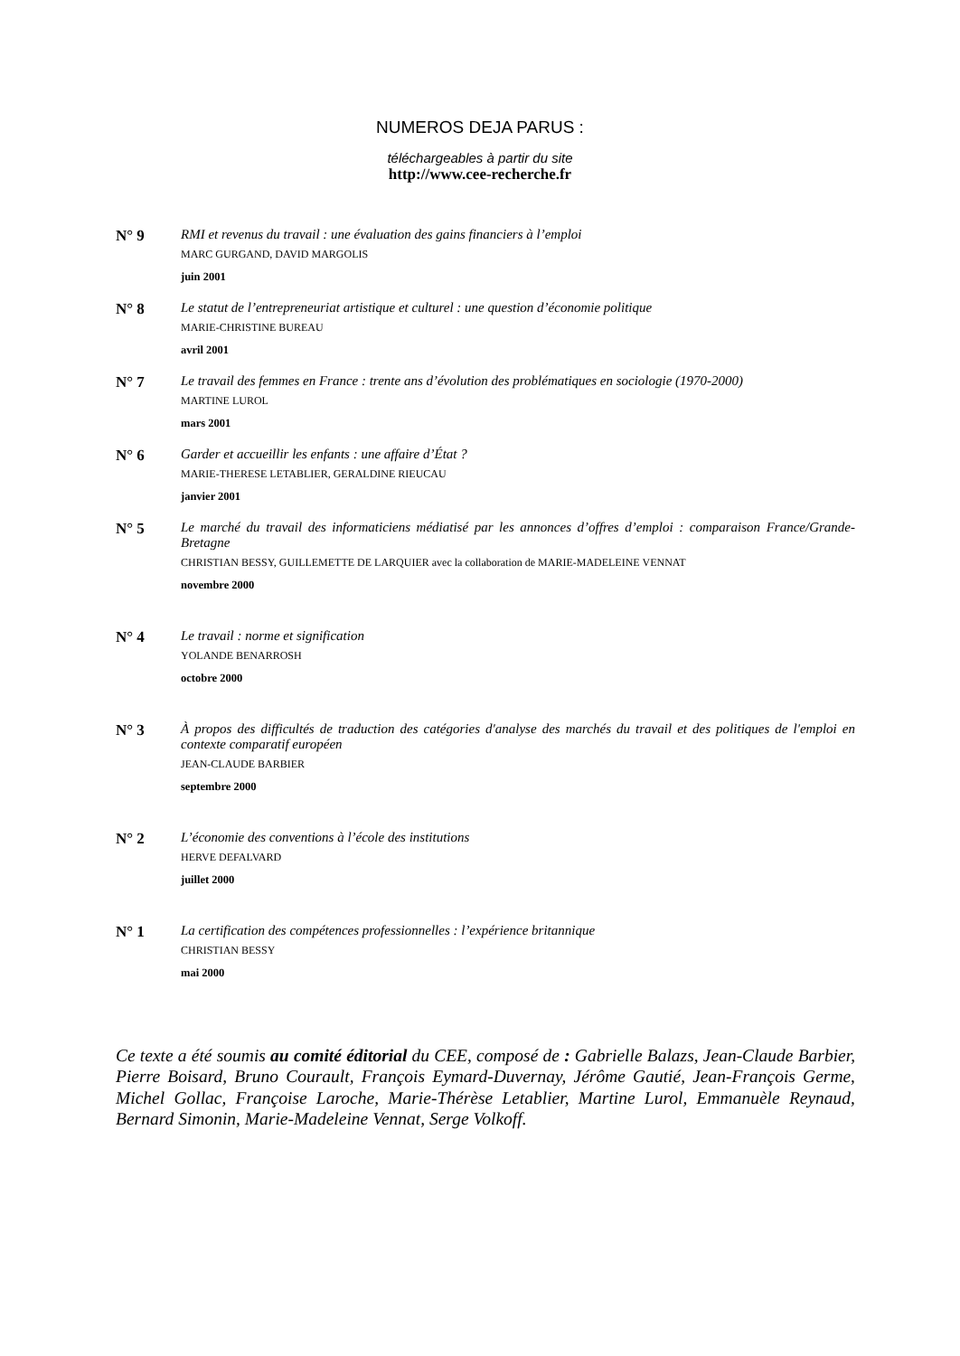NUMEROS DEJA PARUS :
téléchargeables à partir du site
http://www.cee-recherche.fr
N° 9 RMI et revenus du travail : une évaluation des gains financiers à l’emploi
MARC GURGAND, DAVID MARGOLIS
juin 2001
N° 8 Le statut de l’entrepreneuriat artistique et culturel : une question d’économie politique
MARIE-CHRISTINE BUREAU
avril 2001
N° 7 Le travail des femmes en France : trente ans d’évolution des problématiques en sociologie (1970-2000)
MARTINE LUROL
mars 2001
N° 6 Garder et accueillir les enfants : une affaire d’État ?
MARIE-THERESE LETABLIER, GERALDINE RIEUCAU
janvier 2001
N° 5 Le marché du travail des informaticiens médiatisé par les annonces d’offres d’emploi : comparaison France/Grande-Bretagne
CHRISTIAN BESSY, GUILLEMETTE DE LARQUIER avec la collaboration de MARIE-MADELEINE VENNAT
novembre 2000
N° 4 Le travail : norme et signification
YOLANDE BENARROSH
octobre 2000
N° 3 À propos des difficultés de traduction des catégories d'analyse des marchés du travail et des politiques de l'emploi en contexte comparatif européen
JEAN-CLAUDE BARBIER
septembre 2000
N° 2 L’économie des conventions à l’école des institutions
HERVE DEFALVARD
juillet 2000
N° 1 La certification des compétences professionnelles : l’expérience britannique
CHRISTIAN BESSY
mai 2000
Ce texte a été soumis au comité éditorial du CEE, composé de : Gabrielle Balazs, Jean-Claude Barbier, Pierre Boisard, Bruno Courault, François Eymard-Duvernay, Jérôme Gautié, Jean-François Germe, Michel Gollac, Françoise Laroche, Marie-Thérèse Letablier, Martine Lurol, Emmanuèle Reynaud, Bernard Simonin, Marie-Madeleine Vennat, Serge Volkoff.